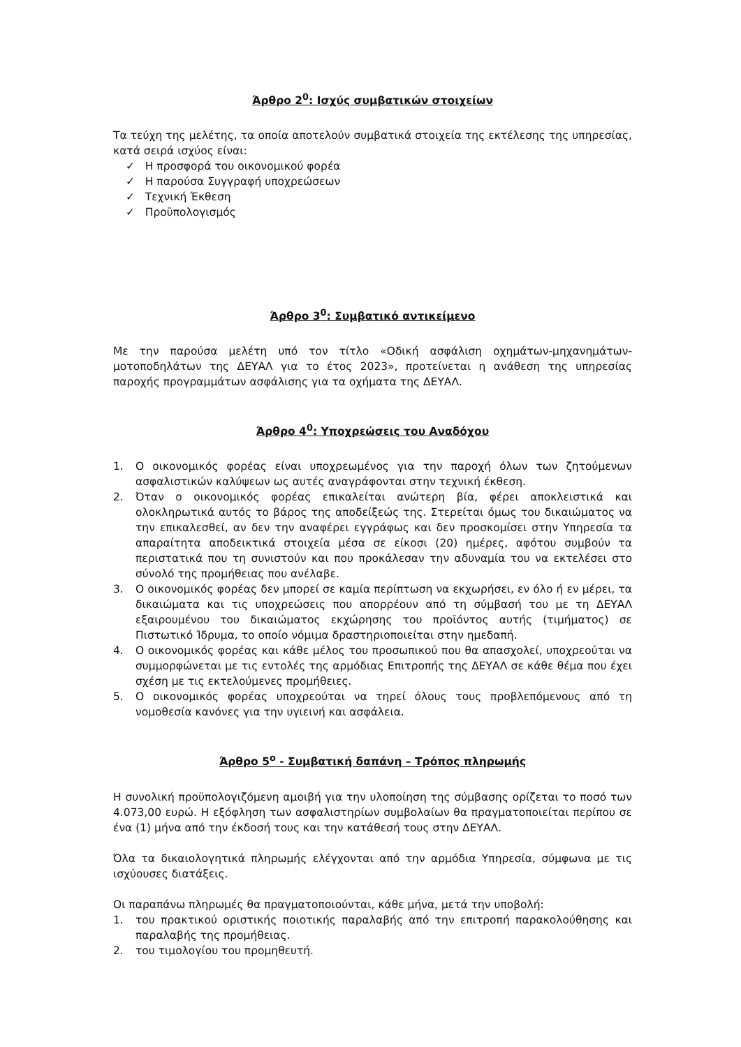Άρθρο 2<sup>0</sup>: Ισχύς συμβατικών στοιχείων
Τα τεύχη της μελέτης, τα οποία αποτελούν συμβατικά στοιχεία της εκτέλεσης της υπηρεσίας, κατά σειρά ισχύος είναι:
✓ Η προσφορά του οικονομικού φορέα
✓ Η παρούσα Συγγραφή υποχρεώσεων
✓ Τεχνική Έκθεση
✓ Προϋπολογισμός
Άρθρο 3<sup>0</sup>: Συμβατικό αντικείμενο
Με την παρούσα μελέτη υπό τον τίτλο «Οδική ασφάλιση οχημάτων-μηχανημάτων-μοτοποδηλάτων της ΔΕΥΑΛ για το έτος 2023», προτείνεται η ανάθεση της υπηρεσίας παροχής προγραμμάτων ασφάλισης για τα οχήματα της ΔΕΥΑΛ.
Άρθρο 4<sup>0</sup>: Υποχρεώσεις του Αναδόχου
1. Ο οικονομικός φορέας είναι υποχρεωμένος για την παροχή όλων των ζητούμενων ασφαλιστικών καλύψεων ως αυτές αναγράφονται στην τεχνική έκθεση.
2. Όταν ο οικονομικός φορέας επικαλείται ανώτερη βία, φέρει αποκλειστικά και ολοκληρωτικά αυτός το βάρος της αποδείξεώς της. Στερείται όμως του δικαιώματος να την επικαλεσθεί, αν δεν την αναφέρει εγγράφως και δεν προσκομίσει στην Υπηρεσία τα απαραίτητα αποδεικτικά στοιχεία μέσα σε είκοσι (20) ημέρες, αφότου συμβούν τα περιστατικά που τη συνιστούν και που προκάλεσαν την αδυναμία του να εκτελέσει στο σύνολό της προμήθειας που ανέλαβε.
3. Ο οικονομικός φορέας δεν μπορεί σε καμία περίπτωση να εκχωρήσει, εν όλο ή εν μέρει, τα δικαιώματα και τις υποχρεώσεις που απορρέουν από τη σύμβασή του με τη ΔΕΥΑΛ εξαιρουμένου του δικαιώματος εκχώρησης του προϊόντος αυτής (τιμήματος) σε Πιστωτικό Ίδρυμα, το οποίο νόμιμα δραστηριοποιείται στην ημεδαπή.
4. Ο οικονομικός φορέας και κάθε μέλος του προσωπικού που θα απασχολεί, υποχρεούται να συμμορφώνεται με τις εντολές της αρμόδιας Επιτροπής της ΔΕΥΑΛ σε κάθε θέμα που έχει σχέση με τις εκτελούμενες προμήθειες.
5. Ο οικονομικός φορέας υποχρεούται να τηρεί όλους τους προβλεπόμενους από τη νομοθεσία κανόνες για την υγιεινή και ασφάλεια.
Άρθρο 5<sup>ο</sup> - Συμβατική δαπάνη – Τρόπος πληρωμής
Η συνολική προϋπολογιζόμενη αμοιβή για την υλοποίηση της σύμβασης ορίζεται το ποσό των 4.073,00 ευρώ. Η εξόφληση των ασφαλιστηρίων συμβολαίων θα πραγματοποιείται περίπου σε ένα (1) μήνα από την έκδοσή τους και την κατάθεσή τους στην ΔΕΥΑΛ.
Όλα τα δικαιολογητικά πληρωμής ελέγχονται από την αρμόδια Υπηρεσία, σύμφωνα με τις ισχύουσες διατάξεις.
Οι παραπάνω πληρωμές θα πραγματοποιούνται, κάθε μήνα, μετά την υποβολή:
1. του πρακτικού οριστικής ποιοτικής παραλαβής από την επιτροπή παρακολούθησης και παραλαβής της προμήθειας.
2. του τιμολογίου του προμηθευτή.